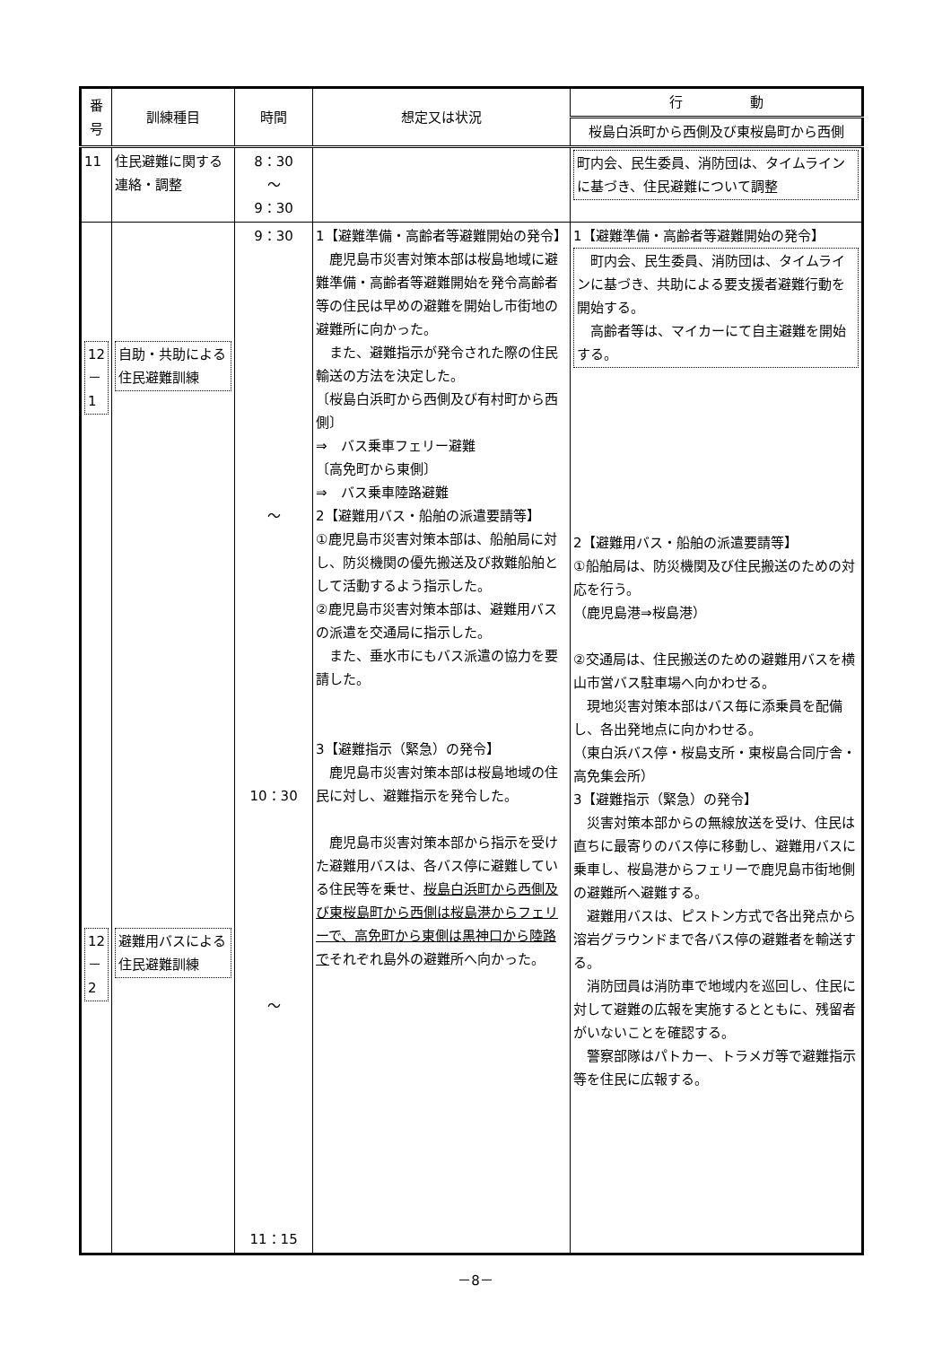| 番号 | 訓練種目 | 時間 | 想定又は状況 | 行 動 |
| --- | --- | --- | --- | --- |
| | | | | 桜島白浜町から西側及び東桜島町から西側 |
| 11 | 住民避難に関する連絡・調整 | 8：30 ～ 9：30 | | 町内会、民生委員、消防団は、タイムラインに基づき、住民避難について調整 |
| 12 － 1 12 － 2 | 自助・共助による住民避難訓練 避難用バスによる住民避難訓練 | 9：30 ～ 10：30 ～ 11：15 | 1【避難準備・高齢者等避難開始の発令】 鹿児島市災害対策本部は桜島地域に避難準備・高齢者等避難開始を発令高齢者等の住民は早めの避難を開始し市街地の避難所に向かった。 また、避難指示が発令された際の住民輸送の方法を決定した。 〔桜島白浜町から西側及び有村町から西側〕 ⇒ バス乗車フェリー避難 〔高免町から東側〕 ⇒ バス乗車陸路避難 2【避難用バス・船舶の派遣要請等】 ①鹿児島市災害対策本部は、船舶局に対し、防災機関の優先搬送及び救難船舶として活動するよう指示した。 ②鹿児島市災害対策本部は、避難用バスの派遣を交通局に指示した。 また、垂水市にもバス派遣の協力を要請した。 3【避難指示（緊急）の発令】 鹿児島市災害対策本部は桜島地域の住民に対し、避難指示を発令した。 鹿児島市災害対策本部から指示を受けた避難用バスは、各バス停に避難している住民等を乗せ、 桜島白浜町から西側及び東桜島町から西側は桜島港からフェリーで、高免町から東側は黒神口から陸路で それぞれ島外の避難所へ向かった。 | 1【避難準備・高齢者等避難開始の発令】 町内会、民生委員、消防団は、タイムラインに基づき、共助による要支援者避難行動を開始する。 高齢者等は、マイカーにて自主避難を開始する。 2【避難用バス・船舶の派遣要請等】 ①船舶局は、防災機関及び住民搬送のための対応を行う。 （鹿児島港⇒桜島港） ②交通局は、住民搬送のための避難用バスを横山市営バス駐車場へ向かわせる。 現地災害対策本部はバス毎に添乗員を配備し、各出発地点に向かわせる。 （東白浜バス停・桜島支所・東桜島合同庁舎・高免集会所） 3【避難指示（緊急）の発令】 災害対策本部からの無線放送を受け、住民は直ちに最寄りのバス停に移動し、避難用バスに乗車し、桜島港からフェリーで鹿児島市街地側の避難所へ避難する。 避難用バスは、ピストン方式で各出発点から溶岩グラウンドまで各バス停の避難者を輸送する。 消防団員は消防車で地域内を巡回し、住民に対して避難の広報を実施するとともに、残留者がいないことを確認する。 警察部隊はパトカー、トラメガ等で避難指示等を住民に広報する。 |
－8－